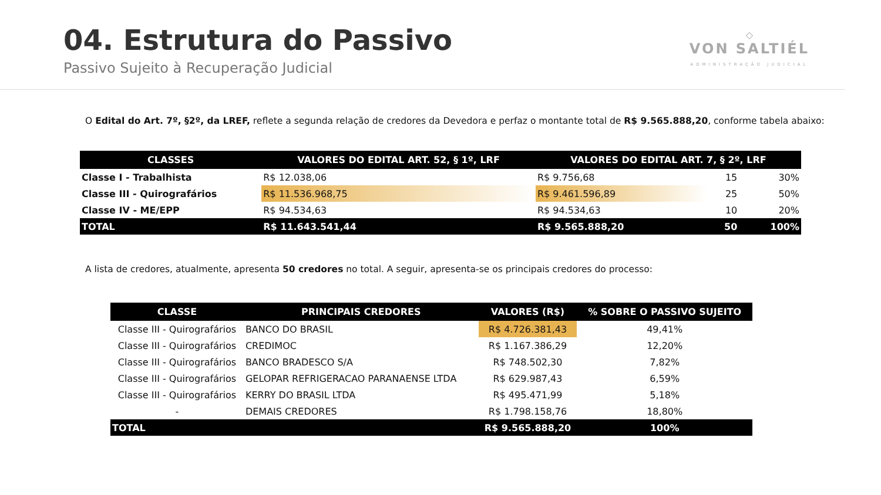04. Estrutura do Passivo
Passivo Sujeito à Recuperação Judicial
◇
VON SALTIÉL
ADMINISTRAÇÃO JUDICIAL
O Edital do Art. 7º, §2º, da LREF, reflete a segunda relação de credores da Devedora e perfaz o montante total de R$ 9.565.888,20, conforme tabela abaixo:
| CLASSES | VALORES DO EDITAL ART. 52, § 1º, LRF | VALORES DO EDITAL ART. 7, § 2º, LRF | | |
| --- | --- | --- | --- | --- |
| Classe I - Trabalhista | R$ 12.038,06 | R$ 9.756,68 | 15 | 30% |
| Classe III - Quirografários | R$ 11.536.968,75 | R$ 9.461.596,89 | 25 | 50% |
| Classe IV - ME/EPP | R$ 94.534,63 | R$ 94.534,63 | 10 | 20% |
| TOTAL | R$ 11.643.541,44 | R$ 9.565.888,20 | 50 | 100% |
A lista de credores, atualmente, apresenta 50 credores no total. A seguir, apresenta-se os principais credores do processo:
| CLASSE | PRINCIPAIS CREDORES | VALORES (R$) | % SOBRE O PASSIVO SUJEITO |
| --- | --- | --- | --- |
| Classe III - Quirografários | BANCO DO BRASIL | R$ 4.726.381,43 | 49,41% |
| Classe III - Quirografários | CREDIMOC | R$ 1.167.386,29 | 12,20% |
| Classe III - Quirografários | BANCO BRADESCO S/A | R$ 748.502,30 | 7,82% |
| Classe III - Quirografários | GELOPAR REFRIGERACAO PARANAENSE LTDA | R$ 629.987,43 | 6,59% |
| Classe III - Quirografários | KERRY DO BRASIL LTDA | R$ 495.471,99 | 5,18% |
| - | DEMAIS CREDORES | R$ 1.798.158,76 | 18,80% |
| TOTAL | | R$ 9.565.888,20 | 100% |